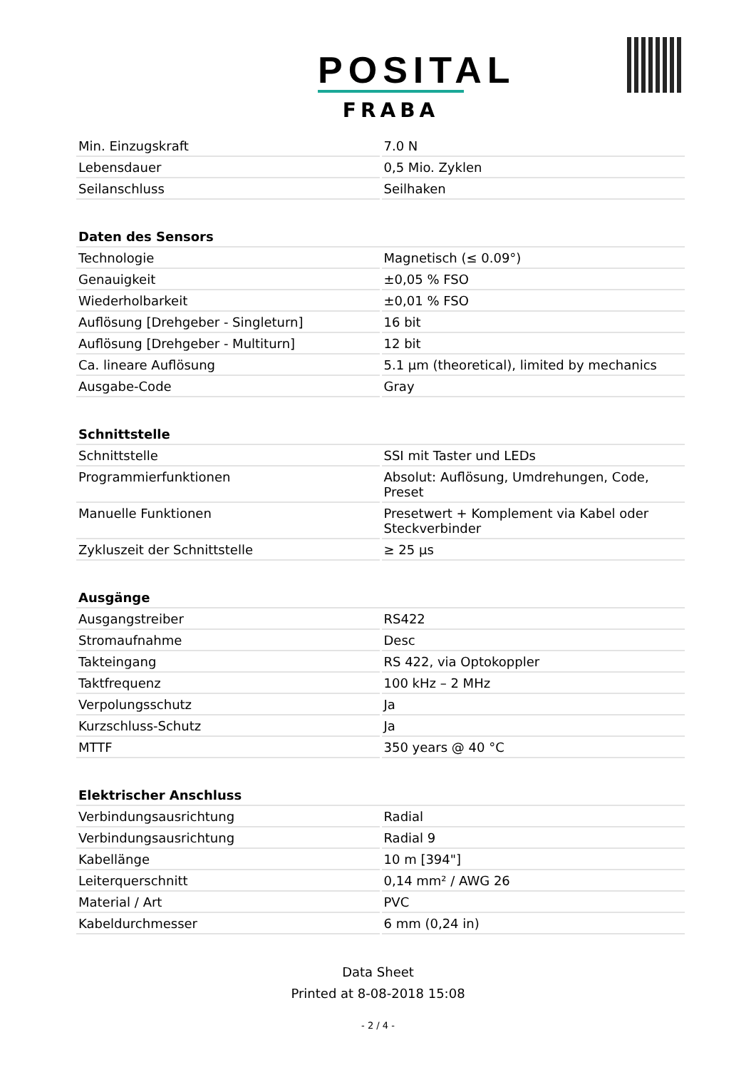POSITAL
FRABA
| Min. Einzugskraft | 7.0 N |
| Lebensdauer | 0,5 Mio. Zyklen |
| Seilanschluss | Seilhaken |
| Daten des Sensors | |
| Technologie | Magnetisch (≤ 0.09°) |
| Genauigkeit | ±0,05 % FSO |
| Wiederholbarkeit | ±0,01 % FSO |
| Auflösung [Drehgeber - Singleturn] | 16 bit |
| Auflösung [Drehgeber - Multiturn] | 12 bit |
| Ca. lineare Auflösung | 5.1 µm (theoretical), limited by mechanics |
| Ausgabe-Code | Gray |
| Schnittstelle | |
| Schnittstelle | SSI mit Taster und LEDs |
| Programmierfunktionen | Absolut: Auflösung, Umdrehungen, Code, Preset |
| Manuelle Funktionen | Presetwert + Komplement via Kabel oder Steckverbinder |
| Zykluszeit der Schnittstelle | ≥ 25 µs |
| Ausgänge | |
| Ausgangstreiber | RS422 |
| Stromaufnahme | Desc |
| Takteingang | RS 422, via Optokoppler |
| Taktfrequenz | 100 kHz – 2 MHz |
| Verpolungsschutz | Ja |
| Kurzschluss-Schutz | Ja |
| MTTF | 350 years @ 40 °C |
| Elektrischer Anschluss | |
| Verbindungsausrichtung | Radial |
| Verbindungsausrichtung | Radial 9 |
| Kabellänge | 10 m [394"] |
| Leiterquerschnitt | 0,14 mm² / AWG 26 |
| Material / Art | PVC |
| Kabeldurchmesser | 6 mm (0,24 in) |
Data Sheet
Printed at 8-08-2018 15:08
- 2 / 4 -